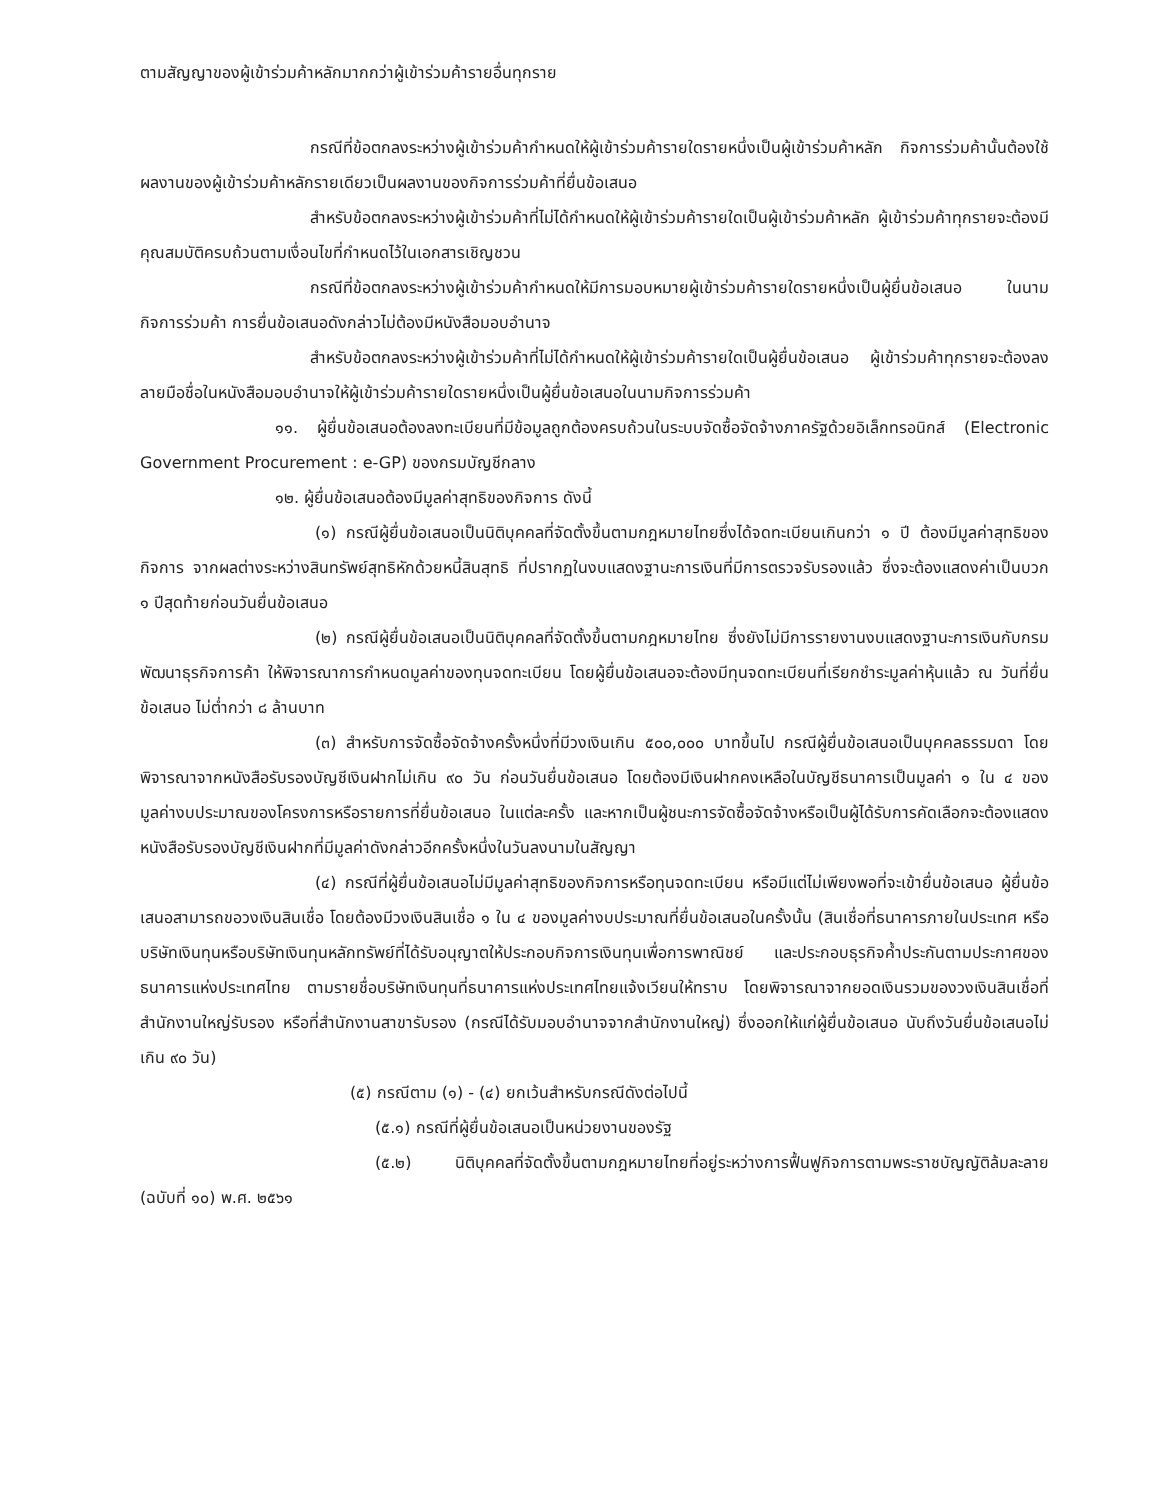ตามสัญญาของผู้เข้าร่วมค้าหลักมากกว่าผู้เข้าร่วมค้ารายอื่นทุกราย
กรณีที่ข้อตกลงระหว่างผู้เข้าร่วมค้ากำหนดให้ผู้เข้าร่วมค้ารายใดรายหนึ่งเป็นผู้เข้าร่วมค้าหลัก กิจการร่วมค้านั้นต้องใช้ผลงานของผู้เข้าร่วมค้าหลักรายเดียวเป็นผลงานของกิจการร่วมค้าที่ยื่นข้อเสนอ
สำหรับข้อตกลงระหว่างผู้เข้าร่วมค้าที่ไม่ได้กำหนดให้ผู้เข้าร่วมค้ารายใดเป็นผู้เข้าร่วมค้าหลัก ผู้เข้าร่วมค้าทุกรายจะต้องมีคุณสมบัติครบถ้วนตามเงื่อนไขที่กำหนดไว้ในเอกสารเชิญชวน
กรณีที่ข้อตกลงระหว่างผู้เข้าร่วมค้ากำหนดให้มีการมอบหมายผู้เข้าร่วมค้ารายใดรายหนึ่งเป็นผู้ยื่นข้อเสนอ ในนามกิจการร่วมค้า การยื่นข้อเสนอดังกล่าวไม่ต้องมีหนังสือมอบอำนาจ
สำหรับข้อตกลงระหว่างผู้เข้าร่วมค้าที่ไม่ได้กำหนดให้ผู้เข้าร่วมค้ารายใดเป็นผู้ยื่นข้อเสนอ ผู้เข้าร่วมค้าทุกรายจะต้องลงลายมือชื่อในหนังสือมอบอำนาจให้ผู้เข้าร่วมค้ารายใดรายหนึ่งเป็นผู้ยื่นข้อเสนอในนามกิจการร่วมค้า
๑๑. ผู้ยื่นข้อเสนอต้องลงทะเบียนที่มีข้อมูลถูกต้องครบถ้วนในระบบจัดซื้อจัดจ้างภาครัฐด้วยอิเล็กทรอนิกส์ (Electronic Government Procurement : e-GP) ของกรมบัญชีกลาง
๑๒. ผู้ยื่นข้อเสนอต้องมีมูลค่าสุทธิของกิจการ ดังนี้
(๑) กรณีผู้ยื่นข้อเสนอเป็นนิติบุคคลที่จัดตั้งขึ้นตามกฎหมายไทยซึ่งได้จดทะเบียนเกินกว่า ๑ ปี ต้องมีมูลค่าสุทธิของกิจการ จากผลต่างระหว่างสินทรัพย์สุทธิหักด้วยหนี้สินสุทธิ ที่ปรากฏในงบแสดงฐานะการเงินที่มีการตรวจรับรองแล้ว ซึ่งจะต้องแสดงค่าเป็นบวก ๑ ปีสุดท้ายก่อนวันยื่นข้อเสนอ
(๒) กรณีผู้ยื่นข้อเสนอเป็นนิติบุคคลที่จัดตั้งขึ้นตามกฎหมายไทย ซึ่งยังไม่มีการรายงานงบแสดงฐานะการเงินกับกรมพัฒนาธุรกิจการค้า ให้พิจารณาการกำหนดมูลค่าของทุนจดทะเบียน โดยผู้ยื่นข้อเสนอจะต้องมีทุนจดทะเบียนที่เรียกชำระมูลค่าหุ้นแล้ว ณ วันที่ยื่นข้อเสนอ ไม่ต่ำกว่า ๘ ล้านบาท
(๓) สำหรับการจัดซื้อจัดจ้างครั้งหนึ่งที่มีวงเงินเกิน ๕๐๐,๐๐๐ บาทขึ้นไป กรณีผู้ยื่นข้อเสนอเป็นบุคคลธรรมดา โดยพิจารณาจากหนังสือรับรองบัญชีเงินฝากไม่เกิน ๙๐ วัน ก่อนวันยื่นข้อเสนอ โดยต้องมีเงินฝากคงเหลือในบัญชีธนาคารเป็นมูลค่า ๑ ใน ๔ ของมูลค่างบประมาณของโครงการหรือรายการที่ยื่นข้อเสนอ ในแต่ละครั้ง และหากเป็นผู้ชนะการจัดซื้อจัดจ้างหรือเป็นผู้ได้รับการคัดเลือกจะต้องแสดงหนังสือรับรองบัญชีเงินฝากที่มีมูลค่าดังกล่าวอีกครั้งหนึ่งในวันลงนามในสัญญา
(๔) กรณีที่ผู้ยื่นข้อเสนอไม่มีมูลค่าสุทธิของกิจการหรือทุนจดทะเบียน หรือมีแต่ไม่เพียงพอที่จะเข้ายื่นข้อเสนอ ผู้ยื่นข้อเสนอสามารถขอวงเงินสินเชื่อ โดยต้องมีวงเงินสินเชื่อ ๑ ใน ๔ ของมูลค่างบประมาณที่ยื่นข้อเสนอในครั้งนั้น (สินเชื่อที่ธนาคารภายในประเทศ หรือบริษัทเงินทุนหรือบริษัทเงินทุนหลักทรัพย์ที่ได้รับอนุญาตให้ประกอบกิจการเงินทุนเพื่อการพาณิชย์ และประกอบธุรกิจค้ำประกันตามประกาศของธนาคารแห่งประเทศไทย ตามรายชื่อบริษัทเงินทุนที่ธนาคารแห่งประเทศไทยแจ้งเวียนให้ทราบ โดยพิจารณาจากยอดเงินรวมของวงเงินสินเชื่อที่สำนักงานใหญ่รับรอง หรือที่สำนักงานสาขารับรอง (กรณีได้รับมอบอำนาจจากสำนักงานใหญ่) ซึ่งออกให้แก่ผู้ยื่นข้อเสนอ นับถึงวันยื่นข้อเสนอไม่เกิน ๙๐ วัน)
(๕) กรณีตาม (๑) - (๔) ยกเว้นสำหรับกรณีดังต่อไปนี้
(๕.๑) กรณีที่ผู้ยื่นข้อเสนอเป็นหน่วยงานของรัฐ
(๕.๒) นิติบุคคลที่จัดตั้งขึ้นตามกฎหมายไทยที่อยู่ระหว่างการฟื้นฟูกิจการตามพระราชบัญญัติล้มละลาย (ฉบับที่ ๑๐) พ.ศ. ๒๕๖๑